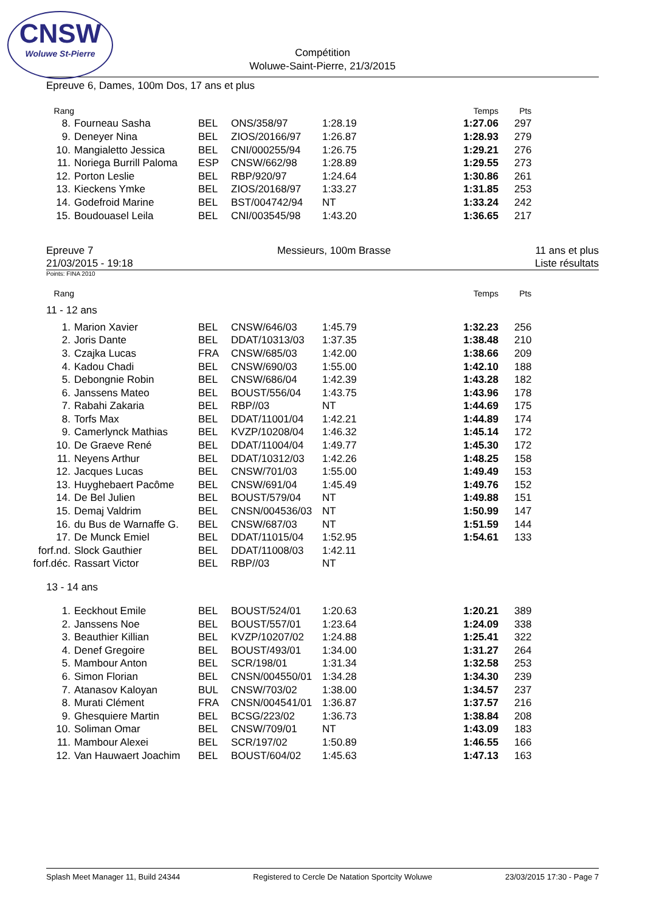CNSW
Woluwe St-Pierre
Compétition
Woluwe-Saint-Pierre, 21/3/2015
Epreuve 6, Dames, 100m Dos, 17 ans et plus
| Rang | | | | | Temps | Pts |
| 8. | Fourneau Sasha | BEL | ONS/358/97 | 1:28.19 | 1:27.06 | 297 |
| 9. | Deneyer Nina | BEL | ZIOS/20166/97 | 1:26.87 | 1:28.93 | 279 |
| 10. | Mangialetto Jessica | BEL | CNI/000255/94 | 1:26.75 | 1:29.21 | 276 |
| 11. | Noriega Burrill Paloma | ESP | CNSW/662/98 | 1:28.89 | 1:29.55 | 273 |
| 12. | Porton Leslie | BEL | RBP/920/97 | 1:24.64 | 1:30.86 | 261 |
| 13. | Kieckens Ymke | BEL | ZIOS/20168/97 | 1:33.27 | 1:31.85 | 253 |
| 14. | Godefroid Marine | BEL | BST/004742/94 | NT | 1:33.24 | 242 |
| 15. | Boudouasel Leila | BEL | CNI/003545/98 | 1:43.20 | 1:36.65 | 217 |
Epreuve 7
21/03/2015 - 19:18
Messieurs, 100m Brasse 11 ans et plus
Liste résultats
Points: FINA 2010
| Rang | | | | | Temps | Pts |
| 11 - 12 ans | | | | | | |
| 1. | Marion Xavier | BEL | CNSW/646/03 | 1:45.79 | 1:32.23 | 256 |
| 2. | Joris Dante | BEL | DDAT/10313/03 | 1:37.35 | 1:38.48 | 210 |
| 3. | Czajka Lucas | FRA | CNSW/685/03 | 1:42.00 | 1:38.66 | 209 |
| 4. | Kadou Chadi | BEL | CNSW/690/03 | 1:55.00 | 1:42.10 | 188 |
| 5. | Debongnie Robin | BEL | CNSW/686/04 | 1:42.39 | 1:43.28 | 182 |
| 6. | Janssens Mateo | BEL | BOUST/556/04 | 1:43.75 | 1:43.96 | 178 |
| 7. | Rabahi Zakaria | BEL | RBP//03 | NT | 1:44.69 | 175 |
| 8. | Torfs Max | BEL | DDAT/11001/04 | 1:42.21 | 1:44.89 | 174 |
| 9. | Camerlynck Mathias | BEL | KVZP/10208/04 | 1:46.32 | 1:45.14 | 172 |
| 10. | De Graeve René | BEL | DDAT/11004/04 | 1:49.77 | 1:45.30 | 172 |
| 11. | Neyens Arthur | BEL | DDAT/10312/03 | 1:42.26 | 1:48.25 | 158 |
| 12. | Jacques Lucas | BEL | CNSW/701/03 | 1:55.00 | 1:49.49 | 153 |
| 13. | Huyghebaert Pacôme | BEL | CNSW/691/04 | 1:45.49 | 1:49.76 | 152 |
| 14. | De Bel Julien | BEL | BOUST/579/04 | NT | 1:49.88 | 151 |
| 15. | Demaj Valdrim | BEL | CNSN/004536/03 | NT | 1:50.99 | 147 |
| 16. | du Bus de Warnaffe G. | BEL | CNSW/687/03 | NT | 1:51.59 | 144 |
| 17. | De Munck Emiel | BEL | DDAT/11015/04 | 1:52.95 | 1:54.61 | 133 |
| forf.nd. | Slock Gauthier | BEL | DDAT/11008/03 | 1:42.11 | | |
| forf.déc. | Rassart Victor | BEL | RBP//03 | NT | | |
| 13 - 14 ans | | | | | | |
| 1. | Eeckhout Emile | BEL | BOUST/524/01 | 1:20.63 | 1:20.21 | 389 |
| 2. | Janssens Noe | BEL | BOUST/557/01 | 1:23.64 | 1:24.09 | 338 |
| 3. | Beauthier Killian | BEL | KVZP/10207/02 | 1:24.88 | 1:25.41 | 322 |
| 4. | Denef Gregoire | BEL | BOUST/493/01 | 1:34.00 | 1:31.27 | 264 |
| 5. | Mambour Anton | BEL | SCR/198/01 | 1:31.34 | 1:32.58 | 253 |
| 6. | Simon Florian | BEL | CNSN/004550/01 | 1:34.28 | 1:34.30 | 239 |
| 7. | Atanasov Kaloyan | BUL | CNSW/703/02 | 1:38.00 | 1:34.57 | 237 |
| 8. | Murati Clément | FRA | CNSN/004541/01 | 1:36.87 | 1:37.57 | 216 |
| 9. | Ghesquiere Martin | BEL | BCSG/223/02 | 1:36.73 | 1:38.84 | 208 |
| 10. | Soliman Omar | BEL | CNSW/709/01 | NT | 1:43.09 | 183 |
| 11. | Mambour Alexei | BEL | SCR/197/02 | 1:50.89 | 1:46.55 | 166 |
| 12. | Van Hauwaert Joachim | BEL | BOUST/604/02 | 1:45.63 | 1:47.13 | 163 |
Splash Meet Manager 11, Build 24344 Registered to Cercle De Natation Sportcity Woluwe 23/03/2015 17:30 - Page 7